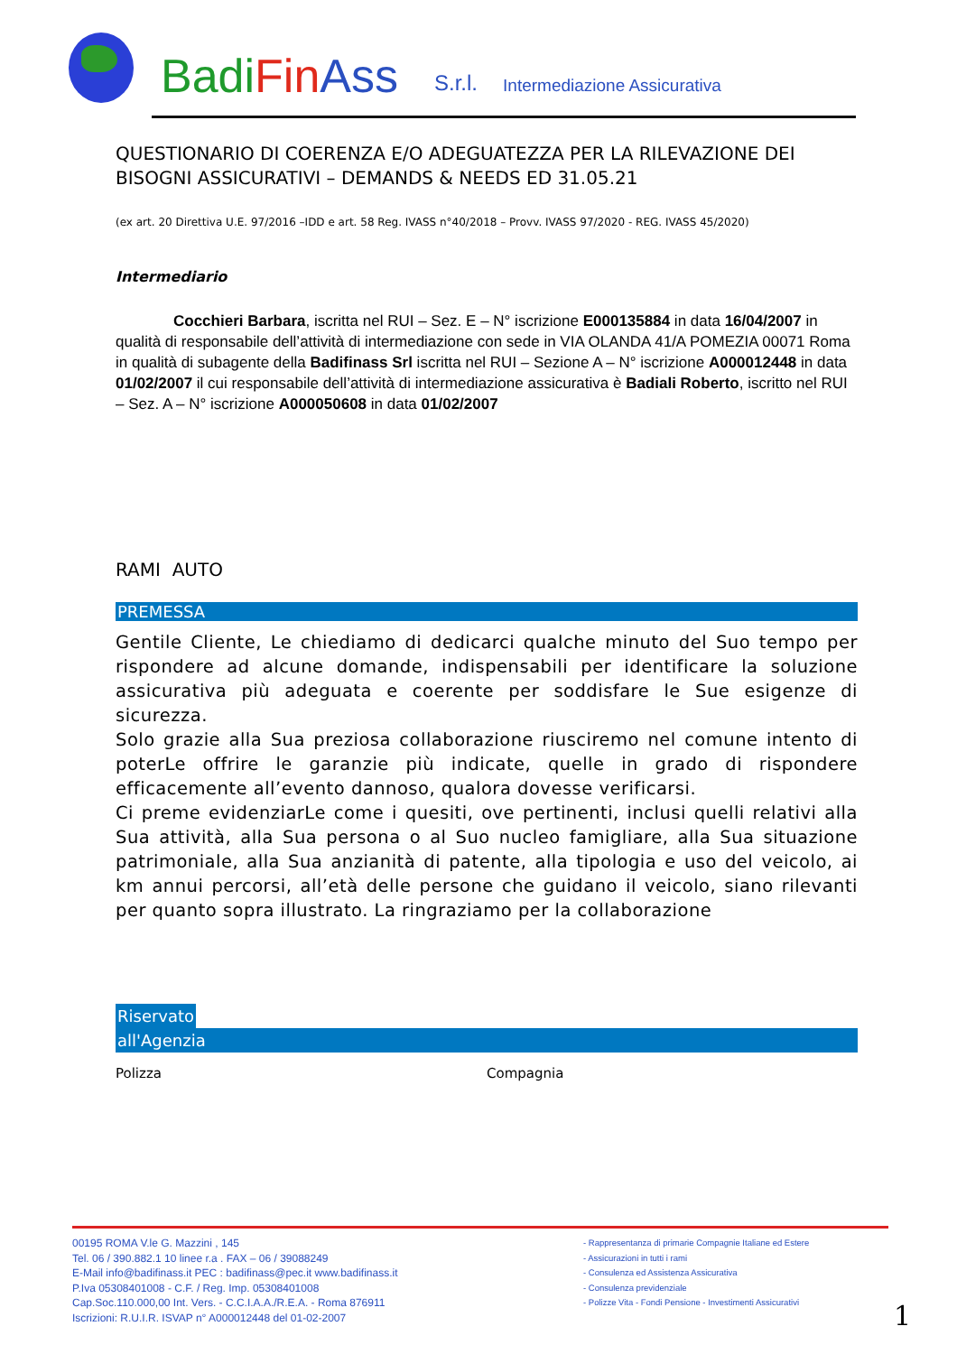BadiFin Ass
S.r.l.
Intermediazione Assicurativa
QUESTIONARIO DI COERENZA E/O ADEGUATEZZA PER LA RILEVAZIONE DEI BISOGNI ASSICURATIVI – DEMANDS & NEEDS ED 31.05.21
(ex art. 20 Direttiva U.E. 97/2016 –IDD e art. 58 Reg. IVASS n°40/2018 – Provv. IVASS 97/2020 - REG. IVASS 45/2020)
Intermediario
Cocchieri Barbara, iscritta nel RUI – Sez. E – N° iscrizione E000135884 in data 16/04/2007 in qualità di responsabile dell’attività di intermediazione con sede in VIA OLANDA 41/A POMEZIA 00071 Roma in qualità di subagente della Badifinass Srl iscritta nel RUI – Sezione A – N° iscrizione A000012448 in data 01/02/2007 il cui responsabile dell’attività di intermediazione assicurativa è Badiali Roberto, iscritto nel RUI – Sez. A – N° iscrizione A000050608 in data 01/02/2007
RAMI AUTO
PREMESSA
Gentile Cliente, Le chiediamo di dedicarci qualche minuto del Suo tempo per rispondere ad alcune domande, indispensabili per identificare la soluzione assicurativa più adeguata e coerente per soddisfare le Sue esigenze di sicurezza.
Solo grazie alla Sua preziosa collaborazione riusciremo nel comune intento di poterLe offrire le garanzie più indicate, quelle in grado di rispondere efficacemente all’evento dannoso, qualora dovesse verificarsi.
Ci preme evidenziarLe come i quesiti, ove pertinenti, inclusi quelli relativi alla Sua attività, alla Sua persona o al Suo nucleo famigliare, alla Sua situazione patrimoniale, alla Sua anzianità di patente, alla tipologia e uso del veicolo, ai km annui percorsi, all’età delle persone che guidano il veicolo, siano rilevanti per quanto sopra illustrato. La ringraziamo per la collaborazione
Riservato
all'Agenzia
Polizza Compagnia
00195 ROMA V.le G. Mazzini , 145
Tel. 06 / 390.882.1 10 linee r.a . FAX – 06 / 39088249
E-Mail info@badifinass.it PEC : badifinass@pec.it www.badifinass.it
P.Iva 05308401008 - C.F. / Reg. Imp. 05308401008
Cap.Soc.110.000,00 Int. Vers. - C.C.I.A.A./R.E.A. - Roma 876911
Iscrizioni: R.U.I.R. ISVAP n° A000012448 del 01-02-2007
- Rappresentanza di primarie Compagnie Italiane ed Estere
- Assicurazioni in tutti i rami
- Consulenza ed Assistenza Assicurativa
- Consulenza previdenziale
- Polizze Vita - Fondi Pensione - Investimenti Assicurativi
1